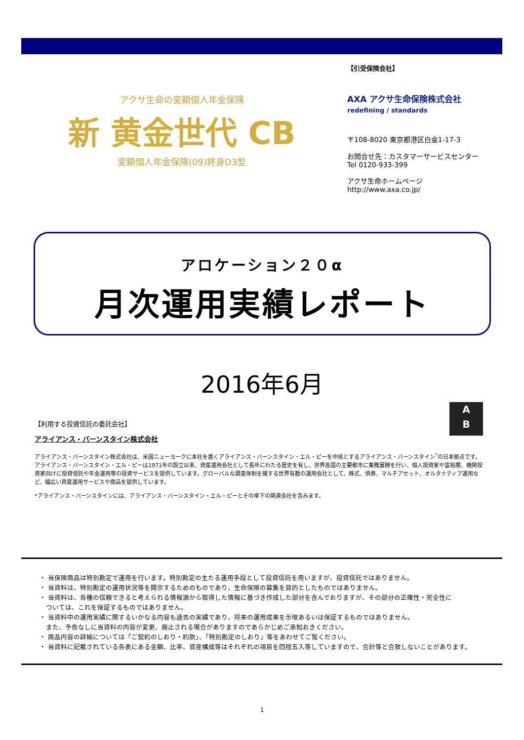アクサ生命の変額個人年金保険
新 黄金世代 CB
変額個人年金保険(09)終身D3型
【引受保険会社】
AXA アクサ生命保険株式会社
redefining / standards
〒108-8020 東京都港区白金1-17-3
お問合せ先：カスタマーサービスセンター
Tel 0120-933-399
アクサ生命ホームページ
http://www.axa.co.jp/
アロケーション２０α
月次運用実績レポート
2016年6月
A
B
【利用する投資信託の委託会社】
アライアンス・バーンスタイン株式会社
アライアンス・バーンスタイン株式会社は、米国ニューヨークに本社を置くアライアンス・バーンスタイン・エル・ピーを中核とするアライアンス・バーンスタイン<sup>*</sup>の日本拠点です。アライアンス・バーンスタイン・エル・ピーは1971年の設立以来、資産運用会社として長年にわたる歴史を有し、世界各国の主要都市に業務展開を行い、個人投資家や富裕層、機関投資家向けに投資信託や年金運用等の投資サービスを提供しています。グローバルな調査体制を擁する世界有数の運用会社として、株式、債券、マルチアセット、オルタナティブ運用など、幅広い資産運用サービスや商品を提供しています。
*アライアンス・バーンスタインには、アライアンス・バーンスタイン・エル・ピーとその傘下の関連会社を含みます。
・ 当保険商品は特別勘定で運用を行います。特別勘定の主たる運用手段として投資信託を用いますが、投資信託ではありません。
・ 当資料は、特別勘定の運用状況等を開示するためのものであり、生命保険の募集を目的としたものではありません。
・ 当資料は、各種の信頼できると考えられる情報源から取得した情報に基づき作成した部分を含んでおりますが、その部分の正確性・完全性に
　ついては、これを保証するものではありません。
・ 当資料中の運用実績に関するいかなる内容も過去の実績であり、将来の運用成果を示唆あるいは保証するものではありません。
　また、予告なしに当資料の内容が変更、廃止される場合がありますのであらかじめご承知おきください。
・ 商品内容の詳細については「ご契約のしおり・約款」、「特別勘定のしおり」等をあわせてご覧ください。
・ 当資料に記載されている各表にある金額、比率、資産構成等はそれぞれの項目を四捨五入等していますので、合計等と合致しないことがあります。
1